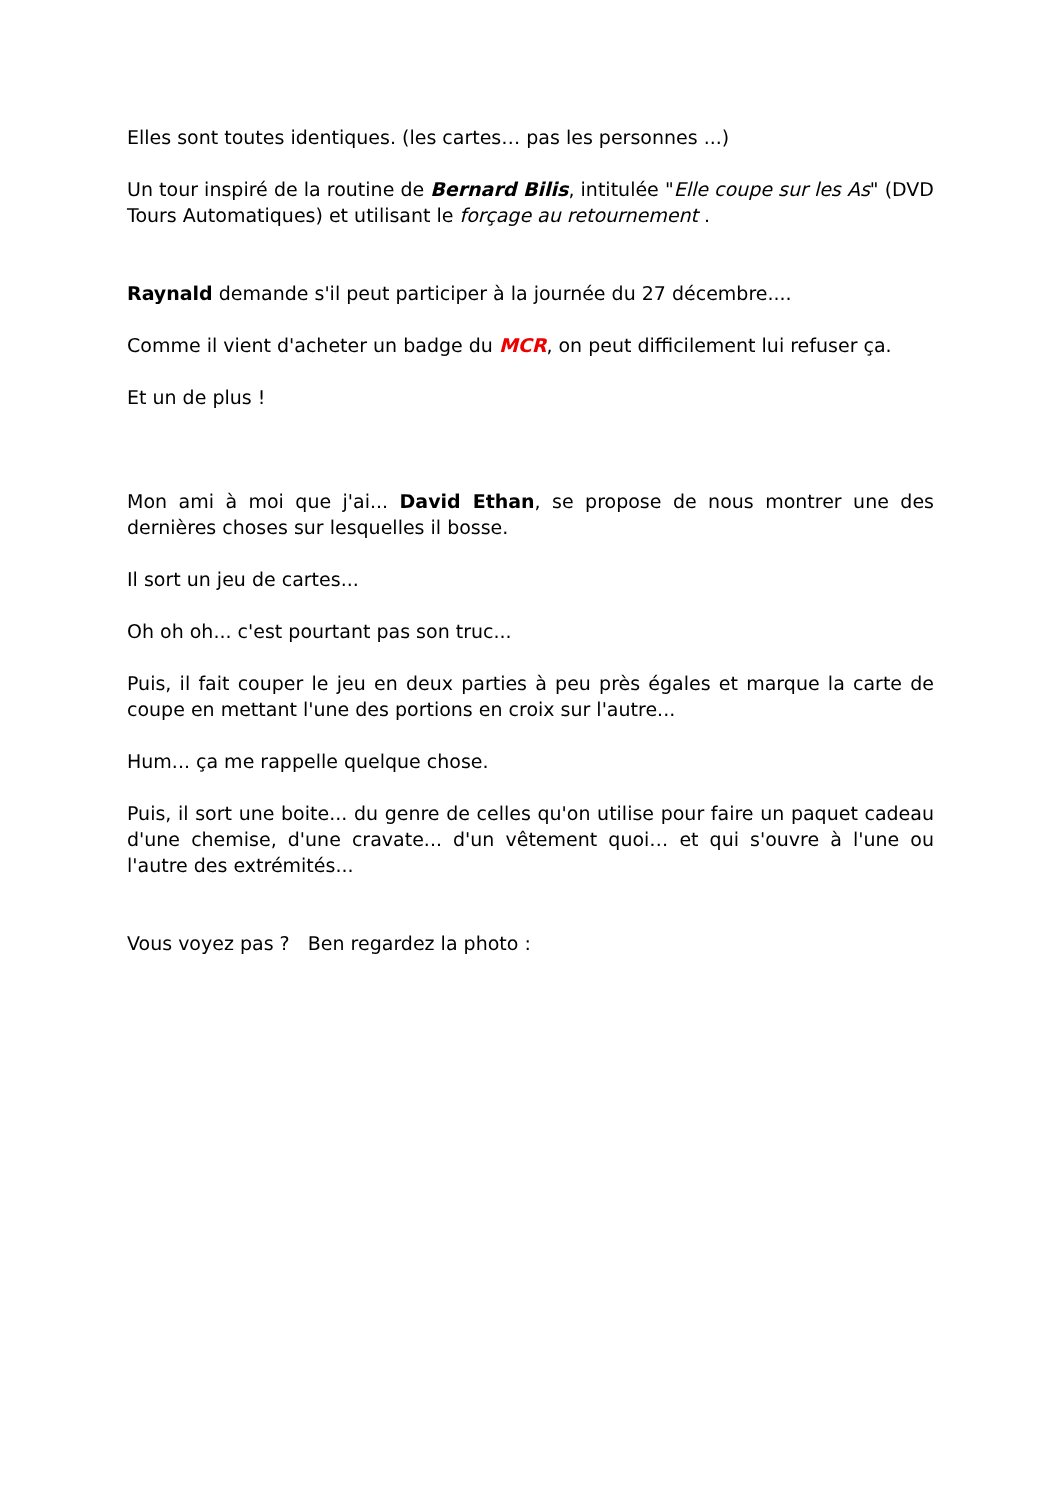Elles sont toutes identiques. (les cartes… pas les personnes ...)
Un tour inspiré de la routine de Bernard Bilis, intitulée "Elle coupe sur les As" (DVD Tours Automatiques) et utilisant le forçage au retournement .
Raynald demande s'il peut participer à la journée du 27 décembre....
Comme il vient d'acheter un badge du MCR, on peut difficilement lui refuser ça.
Et un de plus !
Mon ami à moi que j'ai... David Ethan, se propose de nous montrer une des dernières choses sur lesquelles il bosse.
Il sort un jeu de cartes...
Oh oh oh... c'est pourtant pas son truc...
Puis, il fait couper le jeu en deux parties à peu près égales et marque la carte de coupe en mettant l'une des portions en croix sur l'autre...
Hum... ça me rappelle quelque chose.
Puis, il sort une boite... du genre de celles qu'on utilise pour faire un paquet cadeau d'une chemise, d'une cravate... d'un vêtement quoi… et qui s'ouvre à l'une ou l'autre des extrémités...
Vous voyez pas ? Ben regardez la photo :